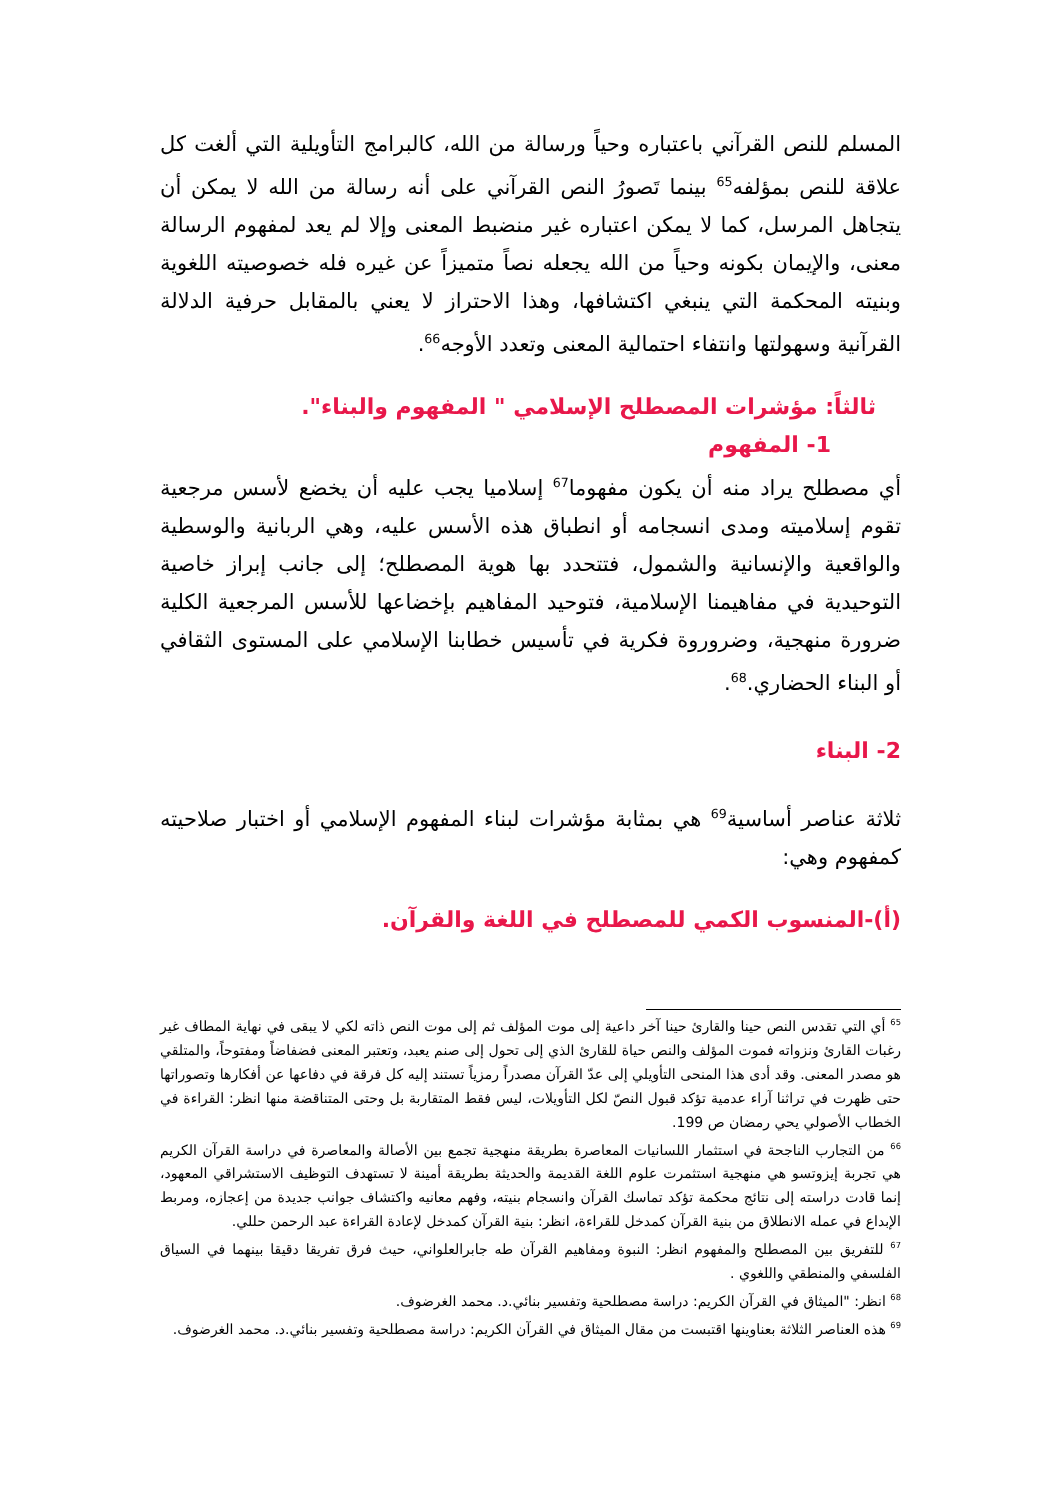المسلم للنص القرآني باعتباره وحياً ورسالة من الله، كالبرامج التأويلية التي ألغت كل علاقة للنص بمؤلفه<sup>65</sup> بينما تَصورُ النص القرآني على أنه رسالة من الله لا يمكن أن يتجاهل المرسل، كما لا يمكن اعتباره غير منضبط المعنى وإلا لم يعد لمفهوم الرسالة معنى، والإيمان بكونه وحياً من الله يجعله نصاً متميزاً عن غيره فله خصوصيته اللغوية وبنيته المحكمة التي ينبغي اكتشافها، وهذا الاحتراز لا يعني بالمقابل حرفية الدلالة القرآنية وسهولتها وانتفاء احتمالية المعنى وتعدد الأوجه<sup>66</sup>.
ثالثاً: مؤشرات المصطلح الإسلامي " المفهوم والبناء".
1- المفهوم
أي مصطلح يراد منه أن يكون مفهوما<sup>67</sup> إسلاميا يجب عليه أن يخضع لأسس مرجعية تقوم إسلاميته ومدى انسجامه أو انطباق هذه الأسس عليه، وهي الربانية والوسطية والواقعية والإنسانية والشمول، فتتحدد بها هوية المصطلح؛ إلى جانب إبراز خاصية التوحيدية في مفاهيمنا الإسلامية، فتوحيد المفاهيم بإخضاعها للأسس المرجعية الكلية ضرورة منهجية، وضروروة فكرية في تأسيس خطابنا الإسلامي على المستوى الثقافي أو البناء الحضاري.<sup>68</sup>.
2- البناء
ثلاثة عناصر أساسية<sup>69</sup> هي بمثابة مؤشرات لبناء المفهوم الإسلامي أو اختبار صلاحيته كمفهوم وهي:
(أ)-المنسوب الكمي للمصطلح في اللغة والقرآن.
<sup>65</sup> أي التي تقدس النص حينا والقارئ حينا آخر داعية إلى موت المؤلف ثم إلى موت النص ذاته لكي لا يبقى في نهاية المطاف غير رغبات القارئ ونزواته فموت المؤلف والنص حياة للقارئ الذي إلى تحول إلى صنم يعبد، وتعتبر المعنى فضفاضاً ومفتوحاً، والمتلقي هو مصدر المعنى. وقد أدى هذا المنحى التأويلي إلى عدّ القرآن مصدراً رمزياً تستند إليه كل فرقة في دفاعها عن أفكارها وتصوراتها حتى ظهرت في تراثنا آراء عدمية تؤكد قبول النصّ لكل التأويلات، ليس فقط المتقاربة بل وحتى المتناقضة منها انظر: القراءة في الخطاب الأصولي يحي رمضان ص 199.
<sup>66</sup> من التجارب الناجحة في استثمار اللسانيات المعاصرة بطريقة منهجية تجمع بين الأصالة والمعاصرة في دراسة القرآن الكريم هي تجربة إيزوتسو هي منهجية استثمرت علوم اللغة القديمة والحديثة بطريقة أمينة لا تستهدف التوظيف الاستشراقي المعهود، إنما قادت دراسته إلى نتائج محكمة تؤكد تماسك القرآن وانسجام بنيته، وفهم معانيه واكتشاف جوانب جديدة من إعجازه، ومربط الإبداع في عمله الانطلاق من بنية القرآن كمدخل للقراءة، انظر: بنية القرآن كمدخل لإعادة القراءة عبد الرحمن حللي.
<sup>67</sup> للتفريق بين المصطلح والمفهوم انظر: النبوة ومفاهيم القرآن طه جابرالعلواني، حيث فرق تفريقا دقيقا بينهما في السياق الفلسفي والمنطقي واللغوي .
<sup>68</sup> انظر: "الميثاق في القرآن الكريم: دراسة مصطلحية وتفسير بنائي.د. محمد الغرضوف.
<sup>69</sup> هذه العناصر الثلاثة بعناوينها اقتبست من مقال الميثاق في القرآن الكريم: دراسة مصطلحية وتفسير بنائي.د. محمد الغرضوف.